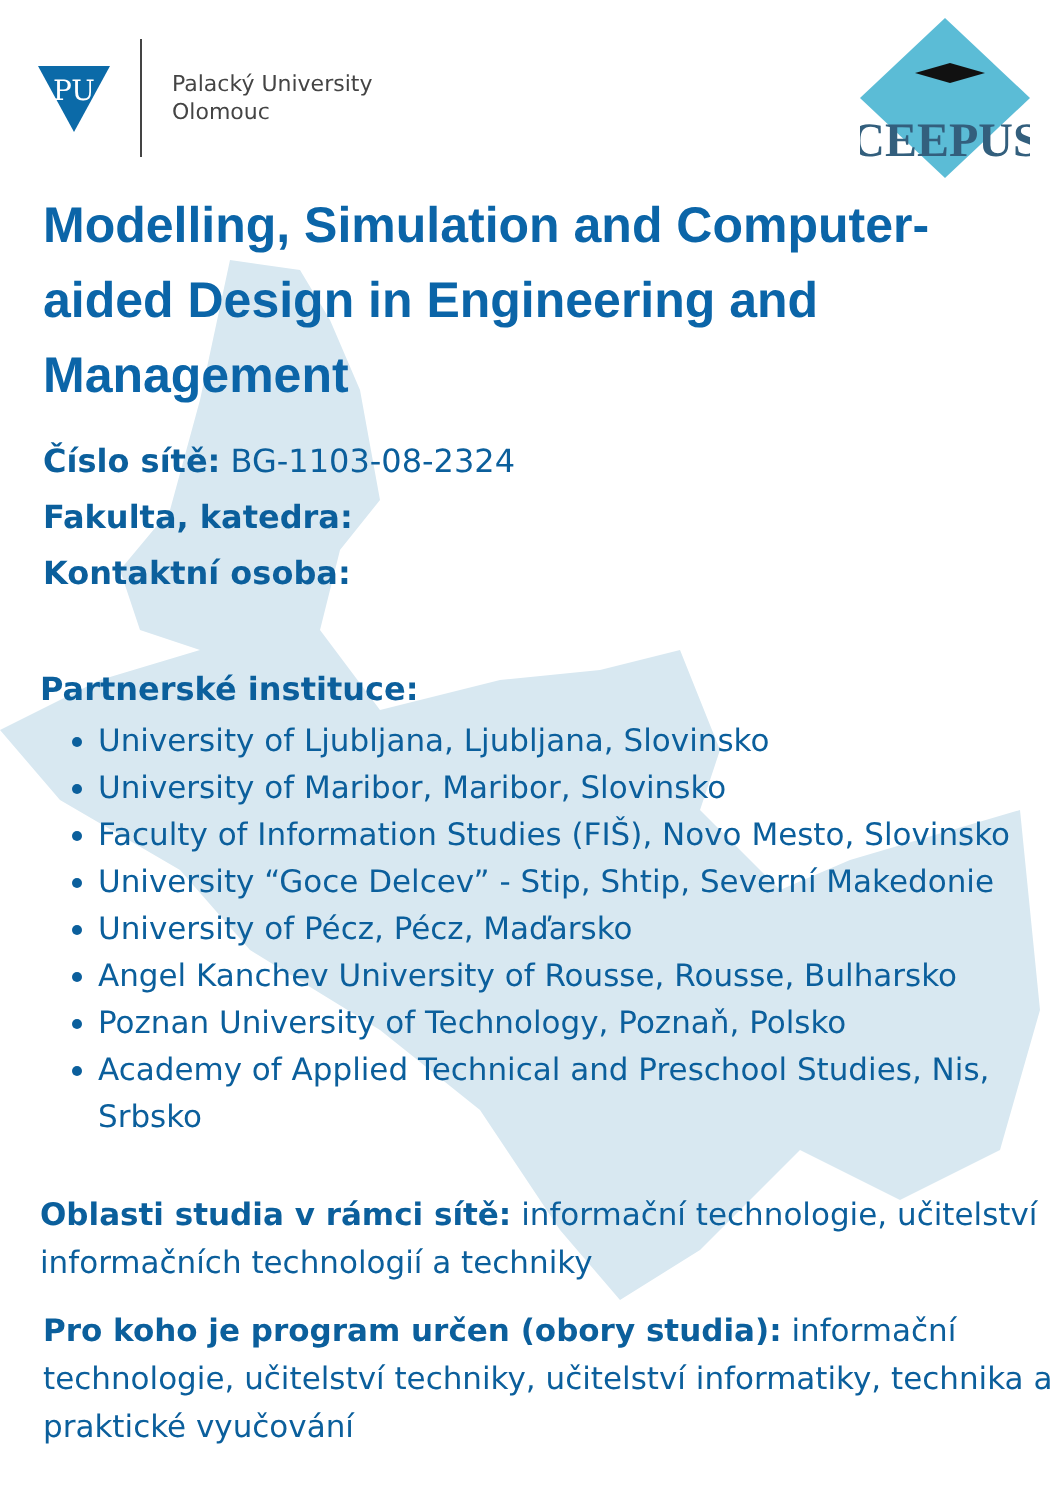PU
Palacký University
Olomouc
CEEPUS
Modelling, Simulation and Computer-aided Design in Engineering and Management
Číslo sítě: BG-1103-08-2324
Fakulta, katedra:
Kontaktní osoba:
Partnerské instituce:
University of Ljubljana, Ljubljana, Slovinsko
University of Maribor, Maribor, Slovinsko
Faculty of Information Studies (FIŠ), Novo Mesto, Slovinsko
University “Goce Delcev” - Stip, Shtip, Severní Makedonie
University of Pécz, Pécz, Maďarsko
Angel Kanchev University of Rousse, Rousse, Bulharsko
Poznan University of Technology, Poznaň, Polsko
Academy of Applied Technical and Preschool Studies, Nis, Srbsko
Oblasti studia v rámci sítě: informační technologie, učitelství informačních technologií a techniky
Pro koho je program určen (obory studia): informační technologie, učitelství techniky, učitelství informatiky, technika a praktické vyučování